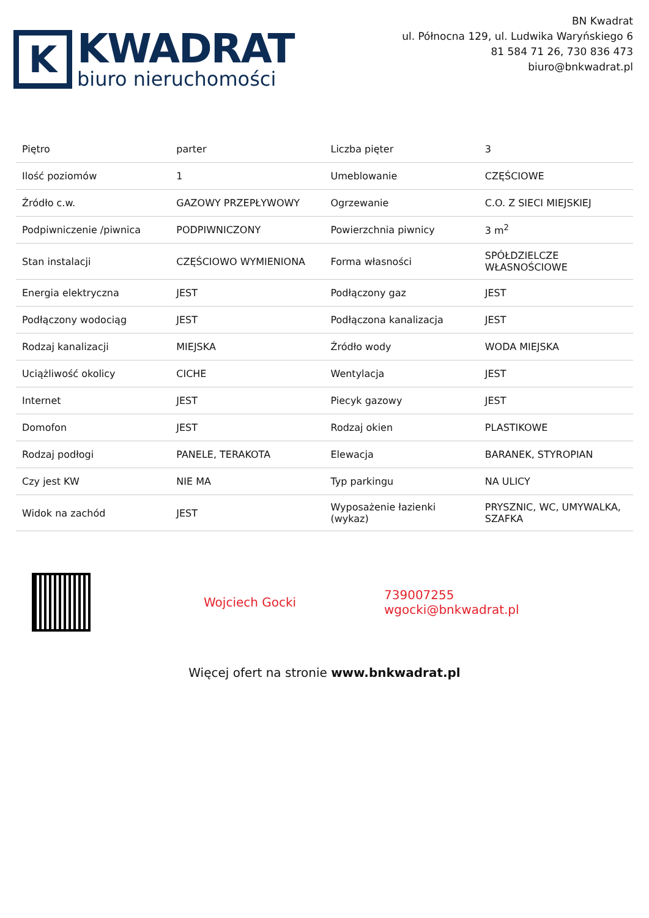K
KWADRAT
biuro nieruchomości
BN Kwadrat
ul. Północna 129, ul. Ludwika Waryńskiego 6
81 584 71 26, 730 836 473
biuro@bnkwadrat.pl
| Piętro | parter | Liczba pięter | 3 |
| Ilość poziomów | 1 | Umeblowanie | CZĘŚCIOWE |
| Źródło c.w. | GAZOWY PRZEPŁYWOWY | Ogrzewanie | C.O. Z SIECI MIEJSKIEJ |
| Podpiwniczenie /piwnica | PODPIWNICZONY | Powierzchnia piwnicy | 3 m<sup>2</sup> |
| Stan instalacji | CZĘŚCIOWO WYMIENIONA | Forma własności | SPÓŁDZIELCZE WŁASNOŚCIOWE |
| Energia elektryczna | JEST | Podłączony gaz | JEST |
| Podłączony wodociąg | JEST | Podłączona kanalizacja | JEST |
| Rodzaj kanalizacji | MIEJSKA | Źródło wody | WODA MIEJSKA |
| Uciążliwość okolicy | CICHE | Wentylacja | JEST |
| Internet | JEST | Piecyk gazowy | JEST |
| Domofon | JEST | Rodzaj okien | PLASTIKOWE |
| Rodzaj podłogi | PANELE, TERAKOTA | Elewacja | BARANEK, STYROPIAN |
| Czy jest KW | NIE MA | Typ parkingu | NA ULICY |
| Widok na zachód | JEST | Wyposażenie łazienki (wykaz) | PRYSZNIC, WC, UMYWALKA, SZAFKA |
Wojciech Gocki
739007255
wgocki@bnkwadrat.pl
Więcej ofert na stronie www.bnkwadrat.pl